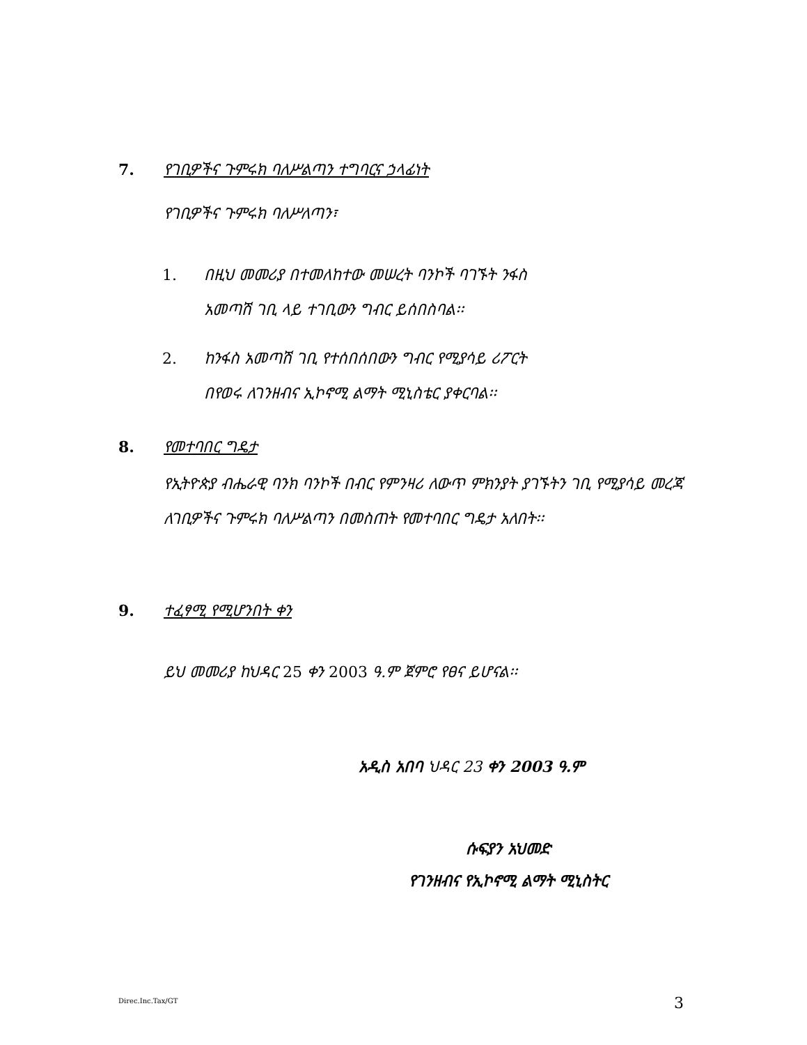7. የገቢዎችና ጉምሩክ ባለሥልጣን ተግባርና ኃላፊነት
የገቢዎችና ጉምሩክ ባለሥለጣን፣
1. በዚህ መመሪያ በተመለከተው መሠረት ባንኮች ባገኙት ንፋስ
አመጣሽ ገቢ ላይ ተገቢውን ግብር ይሰበስባል፡፡
2. ከንፋስ አመጣሽ ገቢ የተሰበሰበውን ግብር የሚያሳይ ሪፖርት
በየወሩ ለገንዘብና ኢኮኖሚ ልማት ሚኒስቴር ያቀርባል፡፡
8. የመተባበር ግዴታ
የኢትዮጵያ ብሔራዊ ባንክ ባንኮች በብር የምንዛሪ ለውጥ ምክንያት ያገኙትን ገቢ የሚያሳይ መረጃ ለገቢዎችና ጉምሩክ ባለሥልጣን በመስጠት የመተባበር ግዴታ አለበት፡፡
9. ተፈፃሚ የሚሆንበት ቀን
ይህ መመሪያ ከህዳር 25 ቀን 2003 ዓ.ም ጀምሮ የፀና ይሆናል፡፡
አዲስ አበባ ህዳር 23 ቀን 2003 ዓ.ም
ሱፍያን አህመድ
የገንዘብና የኢኮኖሚ ልማት ሚኒስትር
Direc.Inc.Tax/GT 3